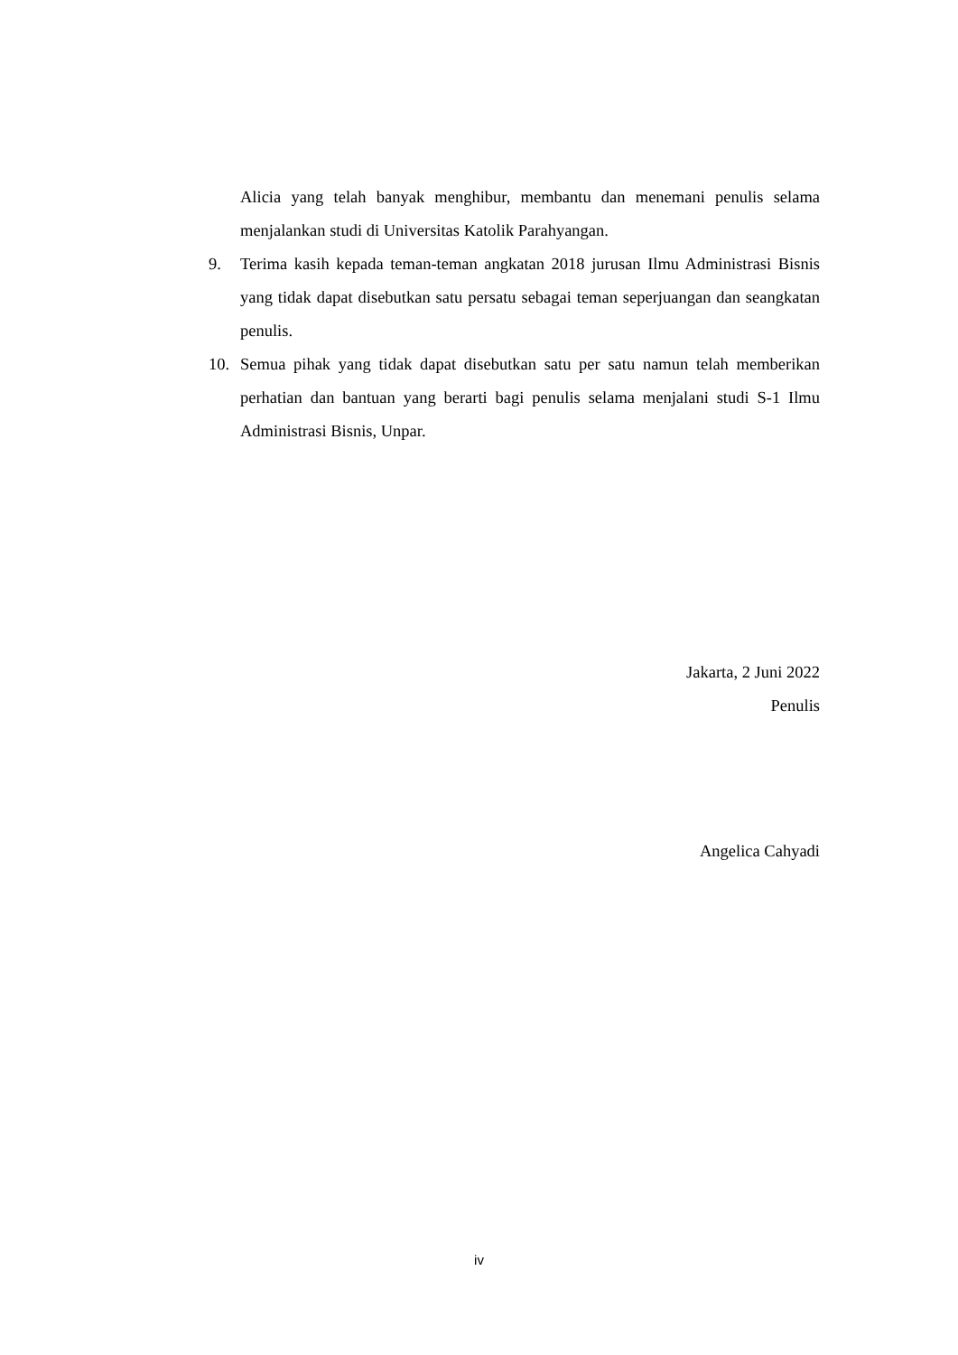Alicia yang telah banyak menghibur, membantu dan menemani penulis selama menjalankan studi di Universitas Katolik Parahyangan.
9. Terima kasih kepada teman-teman angkatan 2018 jurusan Ilmu Administrasi Bisnis yang tidak dapat disebutkan satu persatu sebagai teman seperjuangan dan seangkatan penulis.
10. Semua pihak yang tidak dapat disebutkan satu per satu namun telah memberikan perhatian dan bantuan yang berarti bagi penulis selama menjalani studi S-1 Ilmu Administrasi Bisnis, Unpar.
Jakarta, 2 Juni 2022
Penulis
Angelica Cahyadi
iv